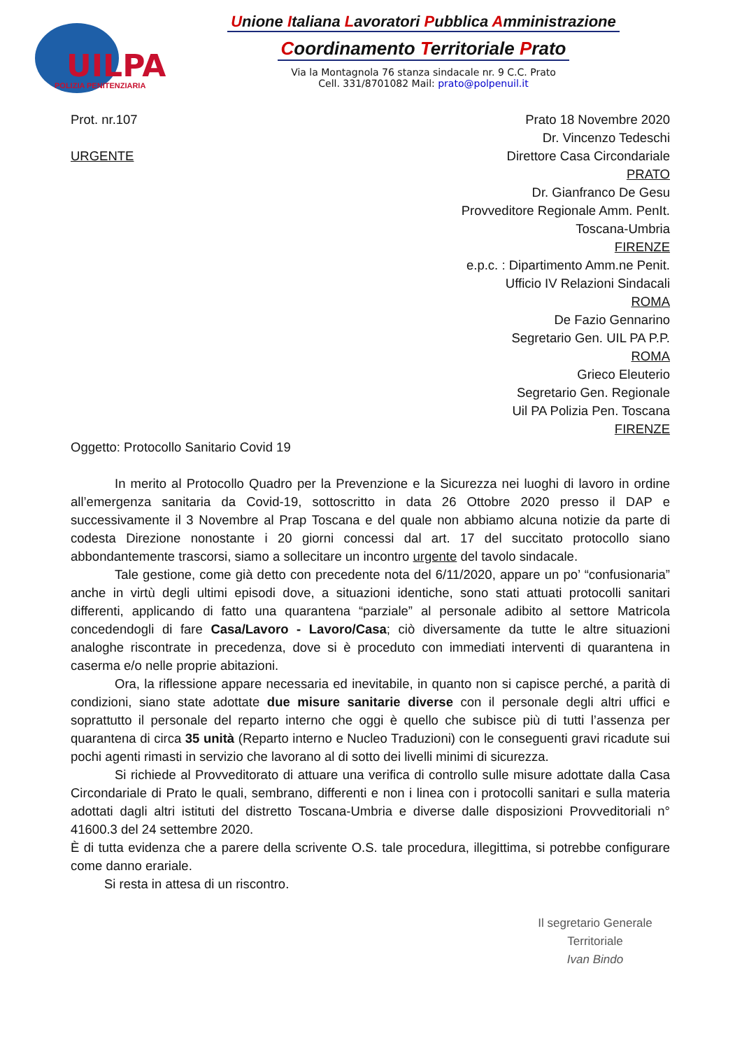UILPA
POLIZIA PENITENZIARIA
Unione Italiana Lavoratori Pubblica Amministrazione
Coordinamento Territoriale Prato
Via la Montagnola 76 stanza sindacale nr. 9 C.C. Prato
Cell. 331/8701082 Mail: prato@polpenuil.it
Prot. nr.107
URGENTE
Prato 18 Novembre 2020
Dr. Vincenzo Tedeschi
Direttore Casa Circondariale
PRATO
Dr. Gianfranco De Gesu
Provveditore Regionale Amm. PenIt.
Toscana-Umbria
FIRENZE
e.p.c. : Dipartimento Amm.ne Penit.
Ufficio IV Relazioni Sindacali
ROMA
De Fazio Gennarino
Segretario Gen. UIL PA P.P.
ROMA
Grieco Eleuterio
Segretario Gen. Regionale
Uil PA Polizia Pen. Toscana
FIRENZE
Oggetto: Protocollo Sanitario Covid 19
In merito al Protocollo Quadro per la Prevenzione e la Sicurezza nei luoghi di lavoro in ordine all’emergenza sanitaria da Covid-19, sottoscritto in data 26 Ottobre 2020 presso il DAP e successivamente il 3 Novembre al Prap Toscana e del quale non abbiamo alcuna notizie da parte di codesta Direzione nonostante i 20 giorni concessi dal art. 17 del succitato protocollo siano abbondantemente trascorsi, siamo a sollecitare un incontro urgente del tavolo sindacale.
Tale gestione, come già detto con precedente nota del 6/11/2020, appare un po’ “confusionaria” anche in virtù degli ultimi episodi dove, a situazioni identiche, sono stati attuati protocolli sanitari differenti, applicando di fatto una quarantena “parziale” al personale adibito al settore Matricola concedendogli di fare Casa/Lavoro - Lavoro/Casa; ciò diversamente da tutte le altre situazioni analoghe riscontrate in precedenza, dove si è proceduto con immediati interventi di quarantena in caserma e/o nelle proprie abitazioni.
Ora, la riflessione appare necessaria ed inevitabile, in quanto non si capisce perché, a parità di condizioni, siano state adottate due misure sanitarie diverse con il personale degli altri uffici e soprattutto il personale del reparto interno che oggi è quello che subisce più di tutti l’assenza per quarantena di circa 35 unità (Reparto interno e Nucleo Traduzioni) con le conseguenti gravi ricadute sui pochi agenti rimasti in servizio che lavorano al di sotto dei livelli minimi di sicurezza.
Si richiede al Provveditorato di attuare una verifica di controllo sulle misure adottate dalla Casa Circondariale di Prato le quali, sembrano, differenti e non i linea con i protocolli sanitari e sulla materia adottati dagli altri istituti del distretto Toscana-Umbria e diverse dalle disposizioni Provveditoriali n° 41600.3 del 24 settembre 2020.
È di tutta evidenza che a parere della scrivente O.S. tale procedura, illegittima, si potrebbe configurare come danno erariale.
Si resta in attesa di un riscontro.
Il segretario Generale
Territoriale
Ivan Bindo